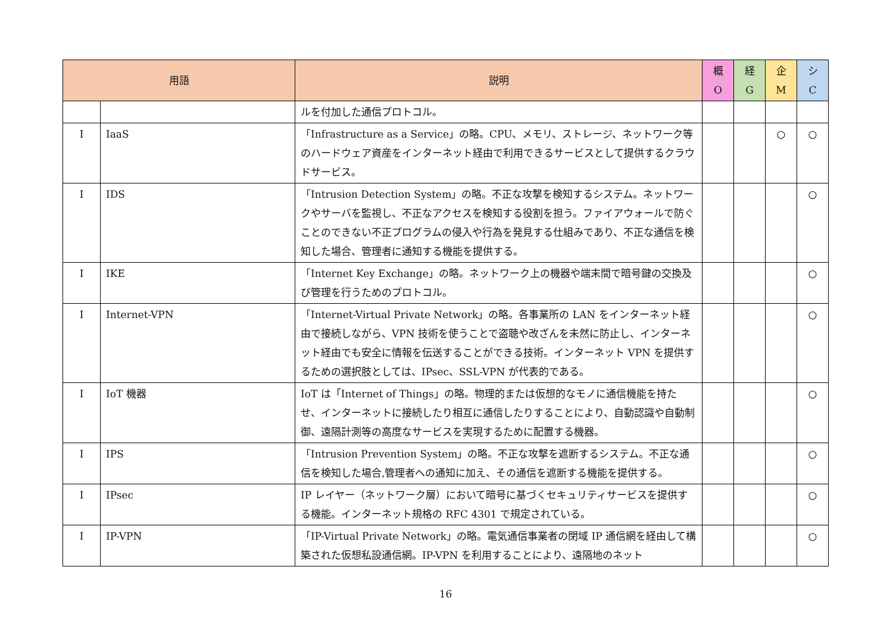| 用語 | | 説明 | 概 O | 経 G | 企 M | シ C |
| --- | --- | --- | --- | --- | --- | --- |
| | | ルを付加した通信プロトコル。 | | | | |
| I | IaaS | 「Infrastructure as a Service」の略。CPU、メモリ、ストレージ、ネットワーク等のハードウェア資産をインターネット経由で利用できるサービスとして提供するクラウドサービス。 | | | ○ | ○ |
| I | IDS | 「Intrusion Detection System」の略。不正な攻撃を検知するシステム。ネットワークやサーバを監視し、不正なアクセスを検知する役割を担う。ファイアウォールで防ぐことのできない不正プログラムの侵入や行為を発見する仕組みであり、不正な通信を検知した場合、管理者に通知する機能を提供する。 | | | | ○ |
| I | IKE | 「Internet Key Exchange」の略。ネットワーク上の機器や端末間で暗号鍵の交換及び管理を行うためのプロトコル。 | | | | ○ |
| I | Internet-VPN | 「Internet-Virtual Private Network」の略。各事業所の LAN をインターネット経由で接続しながら、VPN 技術を使うことで盗聴や改ざんを未然に防止し、インターネット経由でも安全に情報を伝送することができる技術。インターネット VPN を提供するための選択肢としては、IPsec、SSL-VPN が代表的である。 | | | | ○ |
| I | IoT 機器 | IoT は「Internet of Things」の略。物理的または仮想的なモノに通信機能を持たせ、インターネットに接続したり相互に通信したりすることにより、自動認識や自動制御、遠隔計測等の高度なサービスを実現するために配置する機器。 | | | | ○ |
| I | IPS | 「Intrusion Prevention System」の略。不正な攻撃を遮断するシステム。不正な通信を検知した場合,管理者への通知に加え、その通信を遮断する機能を提供する。 | | | | ○ |
| I | IPsec | IP レイヤー（ネットワーク層）において暗号に基づくセキュリティサービスを提供する機能。インターネット規格の RFC 4301 で規定されている。 | | | | ○ |
| I | IP-VPN | 「IP-Virtual Private Network」の略。電気通信事業者の閉域 IP 通信網を経由して構築された仮想私設通信網。IP-VPN を利用することにより、遠隔地のネット | | | | ○ |
16